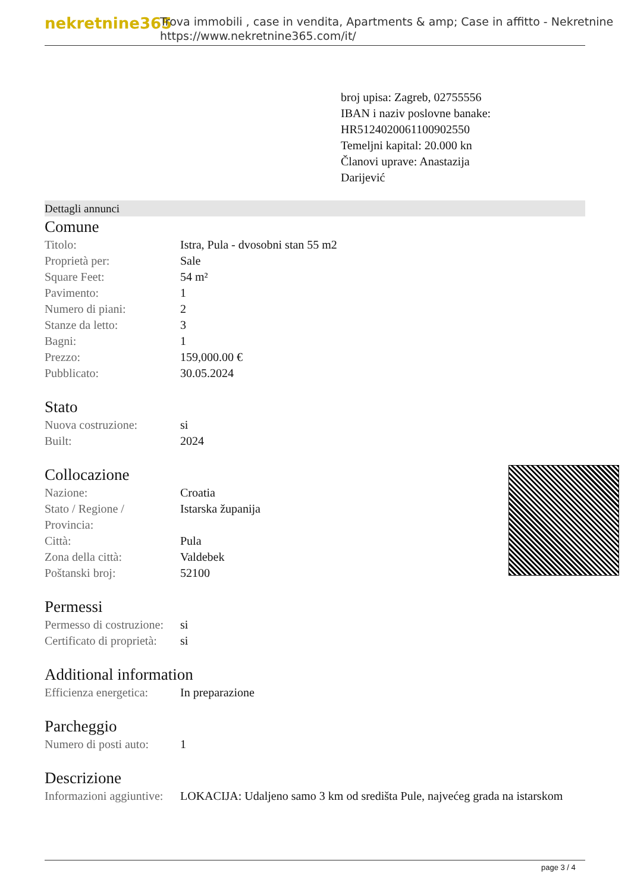nekretnine365
Trova immobili , case in vendita, Apartments & amp; Case in affitto - Nekretnine
https://www.nekretnine365.com/it/
broj upisa: Zagreb, 02755556
IBAN i naziv poslovne banake:
HR5124020061100902550
Temeljni kapital: 20.000 kn
Članovi uprave: Anastazija
Darijević
Dettagli annunci
Comune
| Titolo: | Istra, Pula - dvosobni stan 55 m2 |
| Proprietà per: | Sale |
| Square Feet: | 54 m² |
| Pavimento: | 1 |
| Numero di piani: | 2 |
| Stanze da letto: | 3 |
| Bagni: | 1 |
| Prezzo: | 159,000.00 € |
| Pubblicato: | 30.05.2024 |
Stato
| Nuova costruzione: | si |
| Built: | 2024 |
Collocazione
| Nazione: | Croatia |
| Stato / Regione / Provincia: | Istarska županija |
| Città: | Pula |
| Zona della città: | Valdebek |
| Poštanski broj: | 52100 |
Permessi
| Permesso di costruzione: | si |
| Certificato di proprietà: | si |
Additional information
| Efficienza energetica: | In preparazione |
Parcheggio
| Numero di posti auto: | 1 |
Descrizione
| Informazioni aggiuntive: | LOKACIJA: Udaljeno samo 3 km od središta Pule, najvećeg grada na istarskom |
page 3 / 4